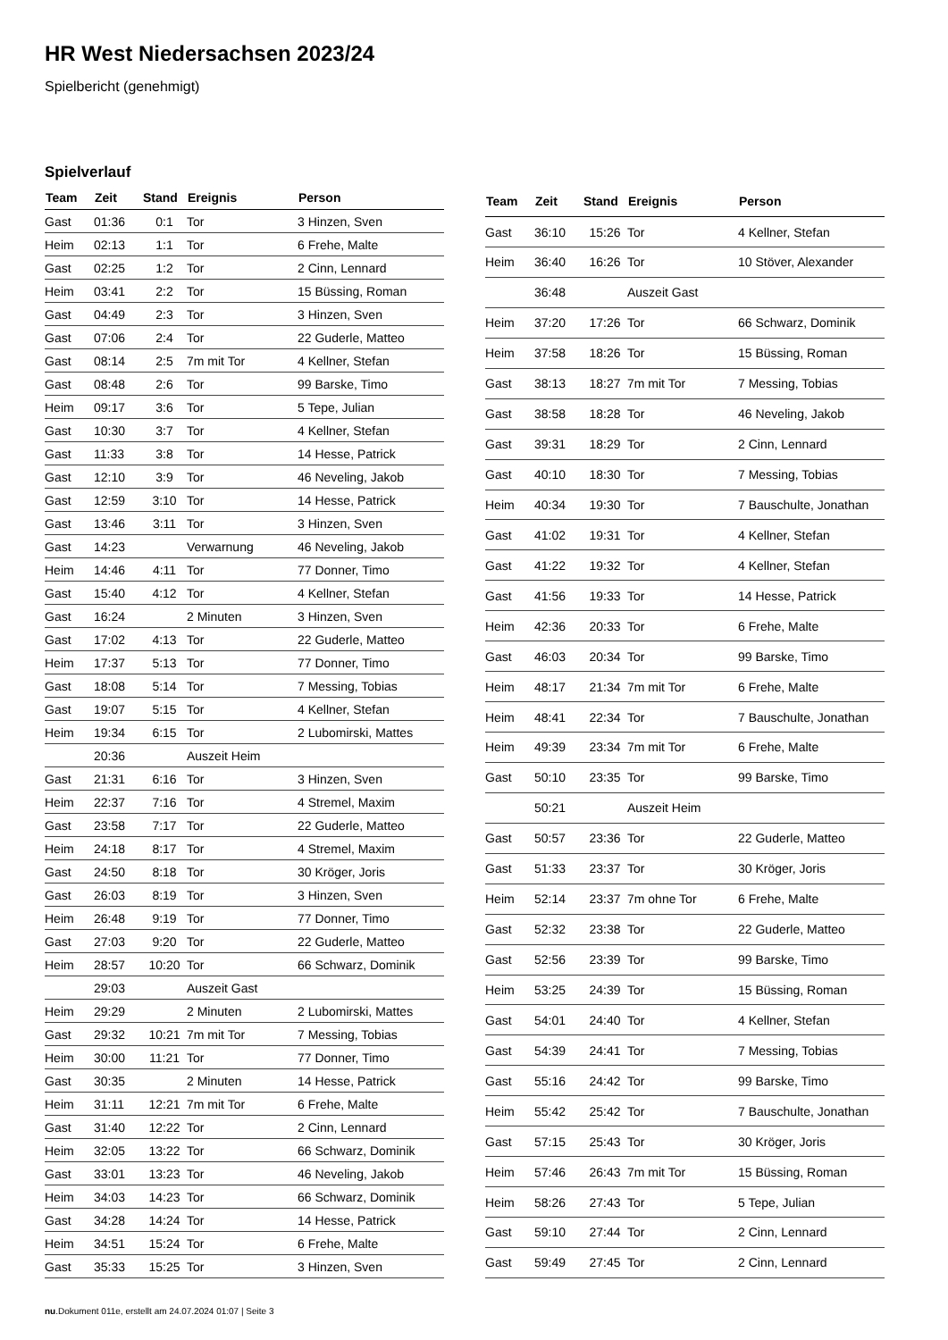HR West Niedersachsen 2023/24
Spielbericht (genehmigt)
Spielverlauf
| Team | Zeit | Stand | Ereignis | Person |
| --- | --- | --- | --- | --- |
| Gast | 01:36 | 0:1 | Tor | 3 Hinzen, Sven |
| Heim | 02:13 | 1:1 | Tor | 6 Frehe, Malte |
| Gast | 02:25 | 1:2 | Tor | 2 Cinn, Lennard |
| Heim | 03:41 | 2:2 | Tor | 15 Büssing, Roman |
| Gast | 04:49 | 2:3 | Tor | 3 Hinzen, Sven |
| Gast | 07:06 | 2:4 | Tor | 22 Guderle, Matteo |
| Gast | 08:14 | 2:5 | 7m mit Tor | 4 Kellner, Stefan |
| Gast | 08:48 | 2:6 | Tor | 99 Barske, Timo |
| Heim | 09:17 | 3:6 | Tor | 5 Tepe, Julian |
| Gast | 10:30 | 3:7 | Tor | 4 Kellner, Stefan |
| Gast | 11:33 | 3:8 | Tor | 14 Hesse, Patrick |
| Gast | 12:10 | 3:9 | Tor | 46 Neveling, Jakob |
| Gast | 12:59 | 3:10 | Tor | 14 Hesse, Patrick |
| Gast | 13:46 | 3:11 | Tor | 3 Hinzen, Sven |
| Gast | 14:23 | | Verwarnung | 46 Neveling, Jakob |
| Heim | 14:46 | 4:11 | Tor | 77 Donner, Timo |
| Gast | 15:40 | 4:12 | Tor | 4 Kellner, Stefan |
| Gast | 16:24 | | 2 Minuten | 3 Hinzen, Sven |
| Gast | 17:02 | 4:13 | Tor | 22 Guderle, Matteo |
| Heim | 17:37 | 5:13 | Tor | 77 Donner, Timo |
| Gast | 18:08 | 5:14 | Tor | 7 Messing, Tobias |
| Gast | 19:07 | 5:15 | Tor | 4 Kellner, Stefan |
| Heim | 19:34 | 6:15 | Tor | 2 Lubomirski, Mattes |
| | 20:36 | | Auszeit Heim | |
| Gast | 21:31 | 6:16 | Tor | 3 Hinzen, Sven |
| Heim | 22:37 | 7:16 | Tor | 4 Stremel, Maxim |
| Gast | 23:58 | 7:17 | Tor | 22 Guderle, Matteo |
| Heim | 24:18 | 8:17 | Tor | 4 Stremel, Maxim |
| Gast | 24:50 | 8:18 | Tor | 30 Kröger, Joris |
| Gast | 26:03 | 8:19 | Tor | 3 Hinzen, Sven |
| Heim | 26:48 | 9:19 | Tor | 77 Donner, Timo |
| Gast | 27:03 | 9:20 | Tor | 22 Guderle, Matteo |
| Heim | 28:57 | 10:20 | Tor | 66 Schwarz, Dominik |
| | 29:03 | | Auszeit Gast | |
| Heim | 29:29 | | 2 Minuten | 2 Lubomirski, Mattes |
| Gast | 29:32 | 10:21 | 7m mit Tor | 7 Messing, Tobias |
| Heim | 30:00 | 11:21 | Tor | 77 Donner, Timo |
| Gast | 30:35 | | 2 Minuten | 14 Hesse, Patrick |
| Heim | 31:11 | 12:21 | 7m mit Tor | 6 Frehe, Malte |
| Gast | 31:40 | 12:22 | Tor | 2 Cinn, Lennard |
| Heim | 32:05 | 13:22 | Tor | 66 Schwarz, Dominik |
| Gast | 33:01 | 13:23 | Tor | 46 Neveling, Jakob |
| Heim | 34:03 | 14:23 | Tor | 66 Schwarz, Dominik |
| Gast | 34:28 | 14:24 | Tor | 14 Hesse, Patrick |
| Heim | 34:51 | 15:24 | Tor | 6 Frehe, Malte |
| Gast | 35:33 | 15:25 | Tor | 3 Hinzen, Sven |
| Team | Zeit | Stand | Ereignis | Person |
| --- | --- | --- | --- | --- |
| Gast | 36:10 | 15:26 | Tor | 4 Kellner, Stefan |
| Heim | 36:40 | 16:26 | Tor | 10 Stöver, Alexander |
| | 36:48 | | Auszeit Gast | |
| Heim | 37:20 | 17:26 | Tor | 66 Schwarz, Dominik |
| Heim | 37:58 | 18:26 | Tor | 15 Büssing, Roman |
| Gast | 38:13 | 18:27 | 7m mit Tor | 7 Messing, Tobias |
| Gast | 38:58 | 18:28 | Tor | 46 Neveling, Jakob |
| Gast | 39:31 | 18:29 | Tor | 2 Cinn, Lennard |
| Gast | 40:10 | 18:30 | Tor | 7 Messing, Tobias |
| Heim | 40:34 | 19:30 | Tor | 7 Bauschulte, Jonathan |
| Gast | 41:02 | 19:31 | Tor | 4 Kellner, Stefan |
| Gast | 41:22 | 19:32 | Tor | 4 Kellner, Stefan |
| Gast | 41:56 | 19:33 | Tor | 14 Hesse, Patrick |
| Heim | 42:36 | 20:33 | Tor | 6 Frehe, Malte |
| Gast | 46:03 | 20:34 | Tor | 99 Barske, Timo |
| Heim | 48:17 | 21:34 | 7m mit Tor | 6 Frehe, Malte |
| Heim | 48:41 | 22:34 | Tor | 7 Bauschulte, Jonathan |
| Heim | 49:39 | 23:34 | 7m mit Tor | 6 Frehe, Malte |
| Gast | 50:10 | 23:35 | Tor | 99 Barske, Timo |
| | 50:21 | | Auszeit Heim | |
| Gast | 50:57 | 23:36 | Tor | 22 Guderle, Matteo |
| Gast | 51:33 | 23:37 | Tor | 30 Kröger, Joris |
| Heim | 52:14 | 23:37 | 7m ohne Tor | 6 Frehe, Malte |
| Gast | 52:32 | 23:38 | Tor | 22 Guderle, Matteo |
| Gast | 52:56 | 23:39 | Tor | 99 Barske, Timo |
| Heim | 53:25 | 24:39 | Tor | 15 Büssing, Roman |
| Gast | 54:01 | 24:40 | Tor | 4 Kellner, Stefan |
| Gast | 54:39 | 24:41 | Tor | 7 Messing, Tobias |
| Gast | 55:16 | 24:42 | Tor | 99 Barske, Timo |
| Heim | 55:42 | 25:42 | Tor | 7 Bauschulte, Jonathan |
| Gast | 57:15 | 25:43 | Tor | 30 Kröger, Joris |
| Heim | 57:46 | 26:43 | 7m mit Tor | 15 Büssing, Roman |
| Heim | 58:26 | 27:43 | Tor | 5 Tepe, Julian |
| Gast | 59:10 | 27:44 | Tor | 2 Cinn, Lennard |
| Gast | 59:49 | 27:45 | Tor | 2 Cinn, Lennard |
nu.Dokument 011e, erstellt am 24.07.2024 01:07 | Seite 3